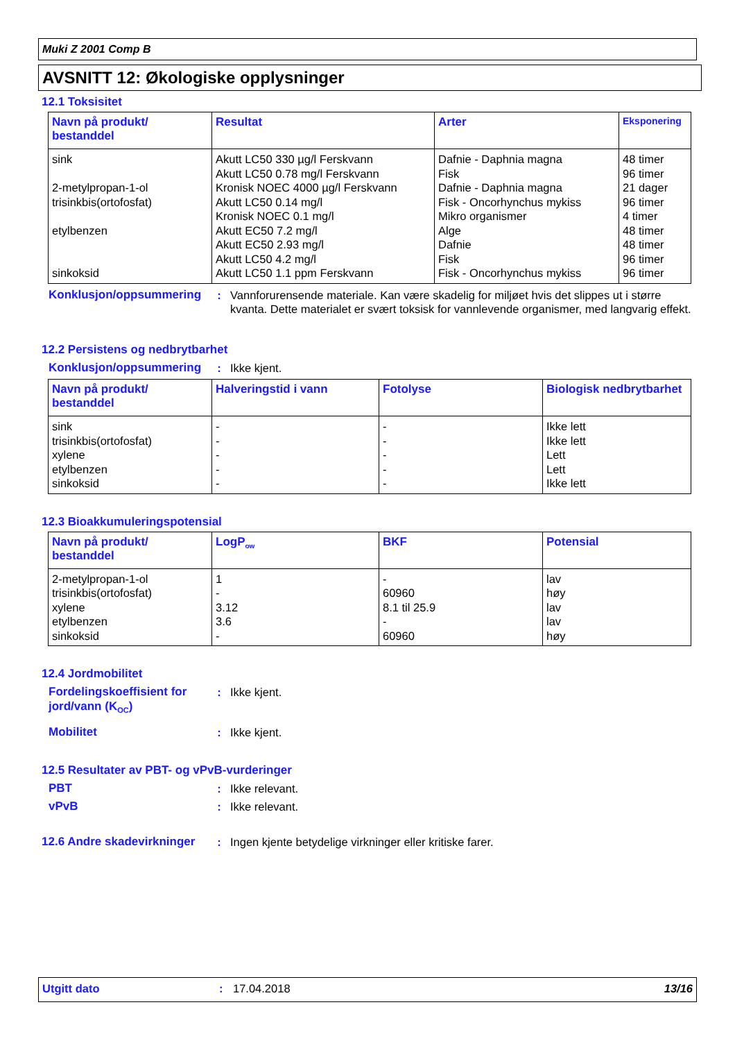Muki Z 2001 Comp B
AVSNITT 12: Økologiske opplysninger
12.1 Toksisitet
| Navn på produkt/ bestanddel | Resultat | Arter | Eksponering |
| --- | --- | --- | --- |
| sink 2-metylpropan-1-ol trisinkbis(ortofosfat) etylbenzen sinkoksid | Akutt LC50 330 µg/l Ferskvann Akutt LC50 0.78 mg/l Ferskvann Kronisk NOEC 4000 µg/l Ferskvann Akutt LC50 0.14 mg/l Kronisk NOEC 0.1 mg/l Akutt EC50 7.2 mg/l Akutt EC50 2.93 mg/l Akutt LC50 4.2 mg/l Akutt LC50 1.1 ppm Ferskvann | Dafnie - Daphnia magna Fisk Dafnie - Daphnia magna Fisk - Oncorhynchus mykiss Mikro organismer Alge Dafnie Fisk Fisk - Oncorhynchus mykiss | 48 timer 96 timer 21 dager 96 timer 4 timer 48 timer 48 timer 96 timer 96 timer |
Konklusjon/oppsummering
: Vannforurensende materiale. Kan være skadelig for miljøet hvis det slippes ut i større kvanta. Dette materialet er svært toksisk for vannlevende organismer, med langvarig effekt.
12.2 Persistens og nedbrytbarhet
Konklusjon/oppsummering
: Ikke kjent.
| Navn på produkt/ bestanddel | Halveringstid i vann | Fotolyse | Biologisk nedbrytbarhet |
| --- | --- | --- | --- |
| sink trisinkbis(ortofosfat) xylene etylbenzen sinkoksid | - - - - - | - - - - - | Ikke lett Ikke lett Lett Lett Ikke lett |
12.3 Bioakkumuleringspotensial
| Navn på produkt/ bestanddel | LogP<sub>ow</sub> | BKF | Potensial |
| --- | --- | --- | --- |
| 2-metylpropan-1-ol trisinkbis(ortofosfat) xylene etylbenzen sinkoksid | 1 - 3.12 3.6 - | - 60960 8.1 til 25.9 - 60960 | lav høy lav lav høy |
12.4 Jordmobilitet
Fordelingskoeffisient for jord/vann (K<sub>OC</sub>)
: Ikke kjent.
Mobilitet : Ikke kjent.
12.5 Resultater av PBT- og vPvB-vurderinger
PBT : Ikke relevant.
vPvB : Ikke relevant.
12.6 Andre skadevirkninger
: Ingen kjente betydelige virkninger eller kritiske farer.
Utgitt dato : 17.04.2018 13/16